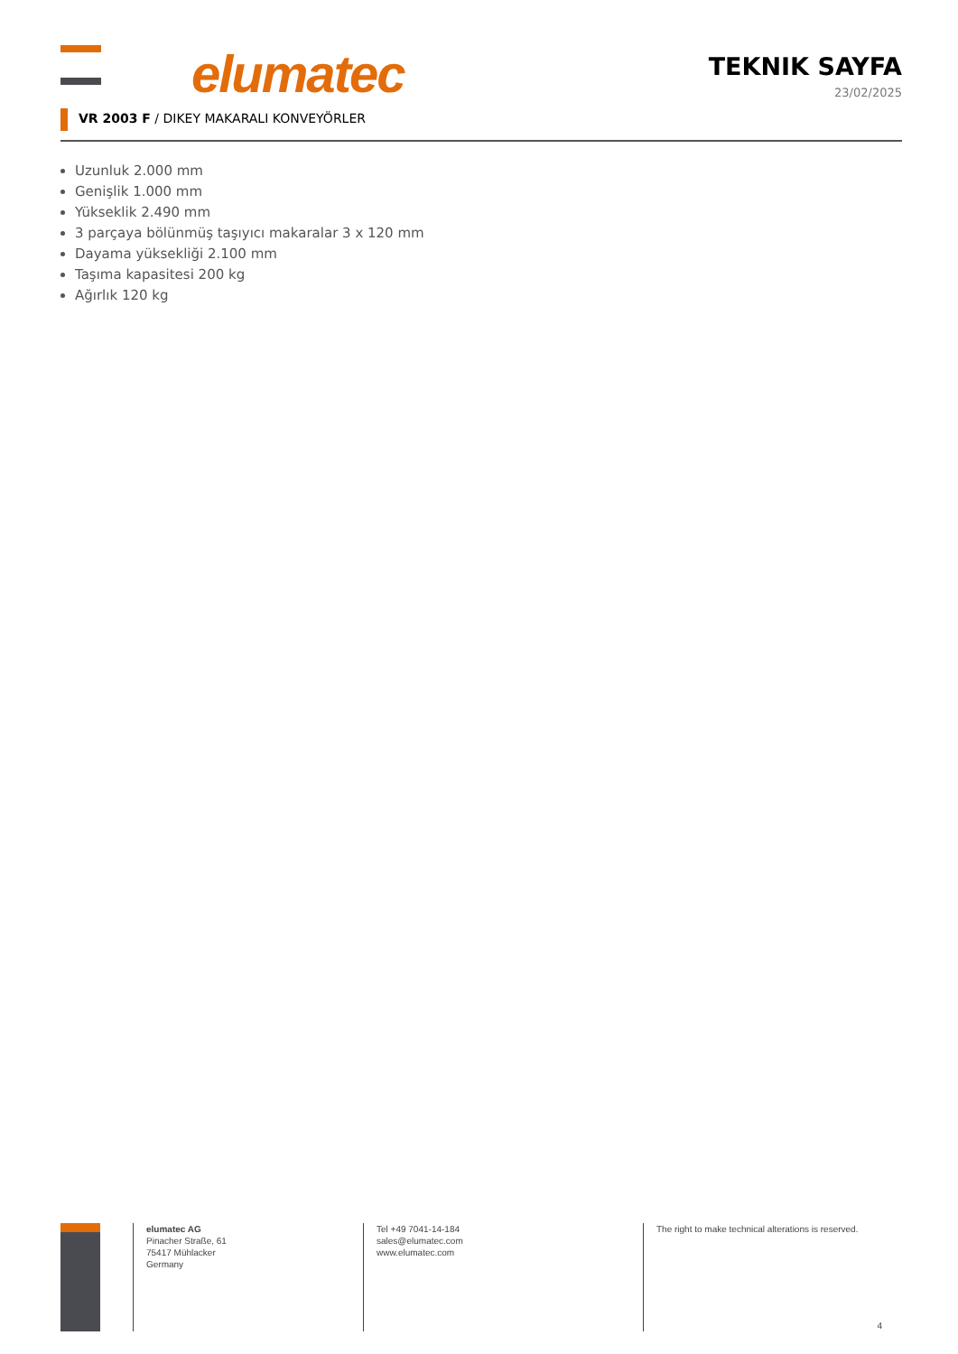elumatec
TEKNIK SAYFA
23/02/2025
VR 2003 F / DIKEY MAKARALI KONVEYÖRLER
Uzunluk 2.000 mm
Genişlik 1.000 mm
Yükseklik 2.490 mm
3 parçaya bölünmüş taşıyıcı makaralar 3 x 120 mm
Dayama yüksekliği 2.100 mm
Taşıma kapasitesi 200 kg
Ağırlık 120 kg
elumatec AG
Pinacher Straße, 61
75417 Mühlacker
Germany
Tel +49 7041-14-184
sales@elumatec.com
www.elumatec.com
The right to make technical alterations is reserved.
4